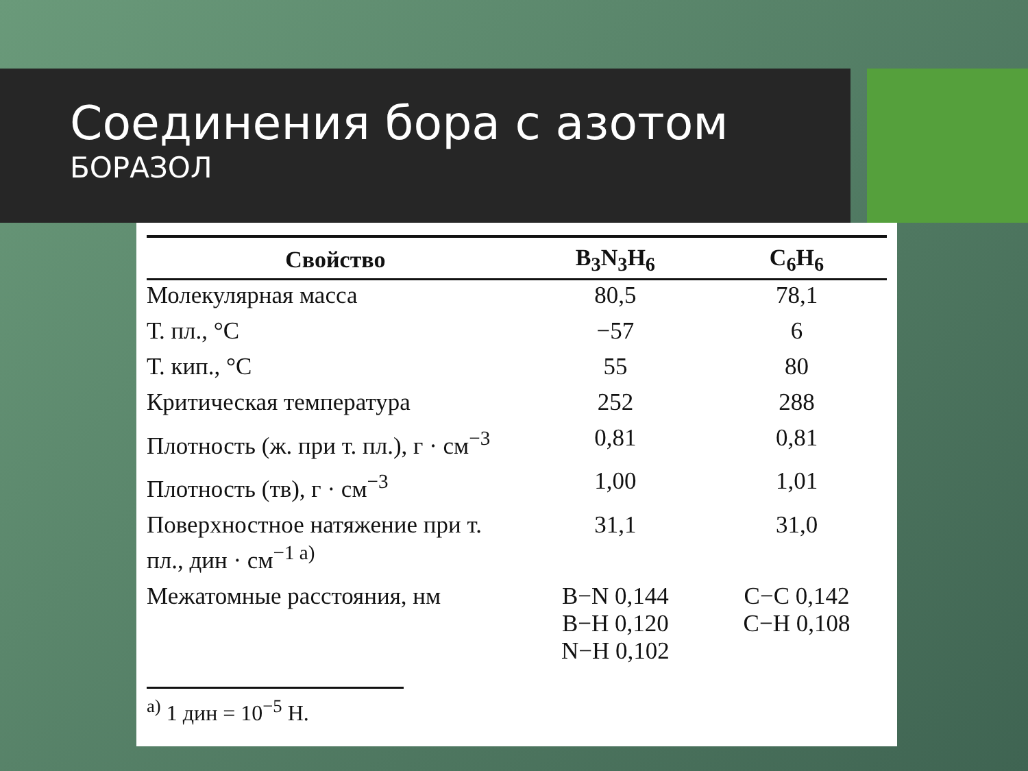Соединения бора с азотом
БОРАЗОЛ
| Свойство | B<sub>3</sub>N<sub>3</sub>H<sub>6</sub> | C<sub>6</sub>H<sub>6</sub> |
| --- | --- | --- |
| Молекулярная масса | 80,5 | 78,1 |
| Т. пл., °C | −57 | 6 |
| Т. кип., °C | 55 | 80 |
| Критическая температура | 252 | 288 |
| Плотность (ж. при т. пл.), г · см<sup>−3</sup> | 0,81 | 0,81 |
| Плотность (тв), г · см<sup>−3</sup> | 1,00 | 1,01 |
| Поверхностное натяжение при т. пл., дин · см<sup>−1 а)</sup> | 31,1 | 31,0 |
| Межатомные расстояния, нм | B−N 0,144 B−H 0,120 N−H 0,102 | C−C 0,142 C−H 0,108 |
<sup>а)</sup> 1 дин = 10<sup>−5</sup> Н.